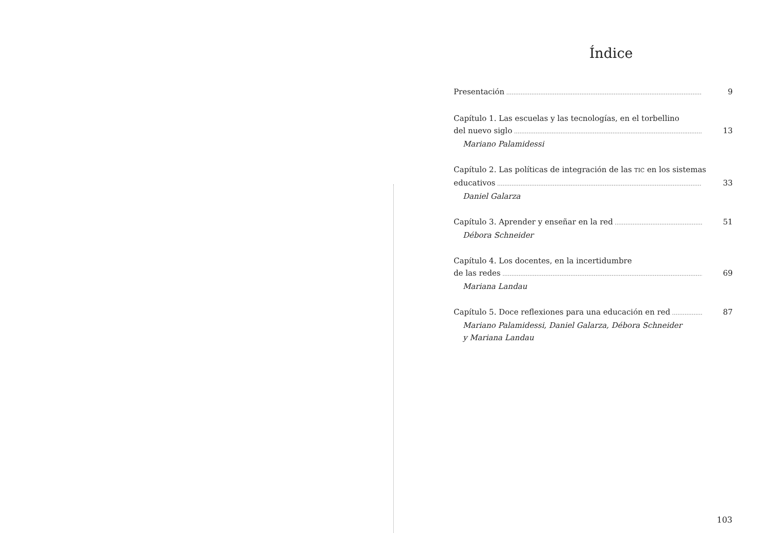Índice
Presentación 9
Capítulo 1. Las escuelas y las tecnologías, en el torbellino
del nuevo siglo 13
Mariano Palamidessi
Capítulo 2. Las políticas de integración de las TIC en los sistemas
educativos 33
Daniel Galarza
Capítulo 3. Aprender y enseñar en la red 51
Débora Schneider
Capítulo 4. Los docentes, en la incertidumbre
de las redes 69
Mariana Landau
Capítulo 5. Doce reflexiones para una educación en red 87
Mariano Palamidessi, Daniel Galarza, Débora Schneider
y Mariana Landau
103